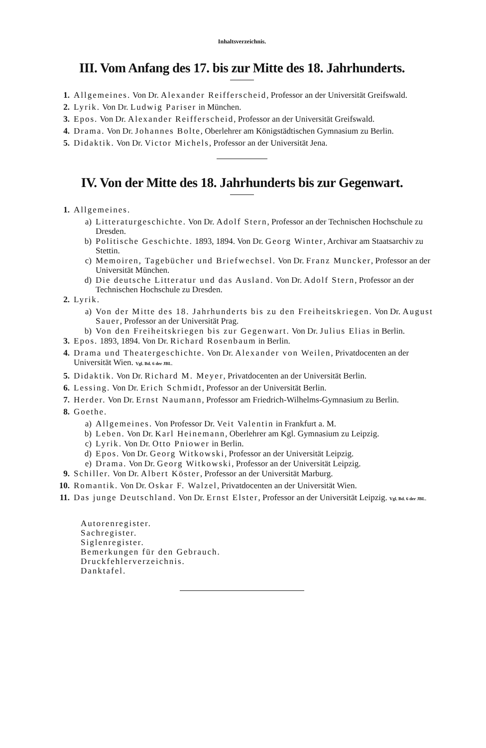Inhaltsverzeichnis.
III. Vom Anfang des 17. bis zur Mitte des 18. Jahrhunderts.
1. Allgemeines. Von Dr. Alexander Reifferscheid, Professor an der Universität Greifswald.
2. Lyrik. Von Dr. Ludwig Pariser in München.
3. Epos. Von Dr. Alexander Reifferscheid, Professor an der Universität Greifswald.
4. Drama. Von Dr. Johannes Bolte, Oberlehrer am Königstädtischen Gymnasium zu Berlin.
5. Didaktik. Von Dr. Victor Michels, Professor an der Universität Jena.
IV. Von der Mitte des 18. Jahrhunderts bis zur Gegenwart.
1. Allgemeines.
a) Litteraturgeschichte. Von Dr. Adolf Stern, Professor an der Technischen Hochschule zu Dresden.
b) Politische Geschichte. 1893, 1894. Von Dr. Georg Winter, Archivar am Staatsarchiv zu Stettin.
c) Memoiren, Tagebücher und Briefwechsel. Von Dr. Franz Muncker, Professor an der Universität München.
d) Die deutsche Litteratur und das Ausland. Von Dr. Adolf Stern, Professor an der Technischen Hochschule zu Dresden.
2. Lyrik.
a) Von der Mitte des 18. Jahrhunderts bis zu den Freiheitskriegen. Von Dr. August Sauer, Professor an der Universität Prag.
b) Von den Freiheitskriegen bis zur Gegenwart. Von Dr. Julius Elias in Berlin.
3. Epos. 1893, 1894. Von Dr. Richard Rosenbaum in Berlin.
4. Drama und Theatergeschichte. Von Dr. Alexander von Weilen, Privatdocenten an der Universität Wien. Vgl. Bd. 6 der JBL.
5. Didaktik. Von Dr. Richard M. Meyer, Privatdocenten an der Universität Berlin.
6. Lessing. Von Dr. Erich Schmidt, Professor an der Universität Berlin.
7. Herder. Von Dr. Ernst Naumann, Professor am Friedrich-Wilhelms-Gymnasium zu Berlin.
8. Goethe.
a) Allgemeines. Von Professor Dr. Veit Valentin in Frankfurt a. M.
b) Leben. Von Dr. Karl Heinemann, Oberlehrer am Kgl. Gymnasium zu Leipzig.
c) Lyrik. Von Dr. Otto Pniower in Berlin.
d) Epos. Von Dr. Georg Witkowski, Professor an der Universität Leipzig.
e) Drama. Von Dr. Georg Witkowski, Professor an der Universität Leipzig.
9. Schiller. Von Dr. Albert Köster, Professor an der Universität Marburg.
10. Romantik. Von Dr. Oskar F. Walzel, Privatdocenten an der Universität Wien.
11. Das junge Deutschland. Von Dr. Ernst Elster, Professor an der Universität Leipzig. Vgl. Bd. 6 der JBL.
Autorenregister.
Sachregister.
Siglenregister.
Bemerkungen für den Gebrauch.
Druckfehlerverzeichnis.
Danktafel.